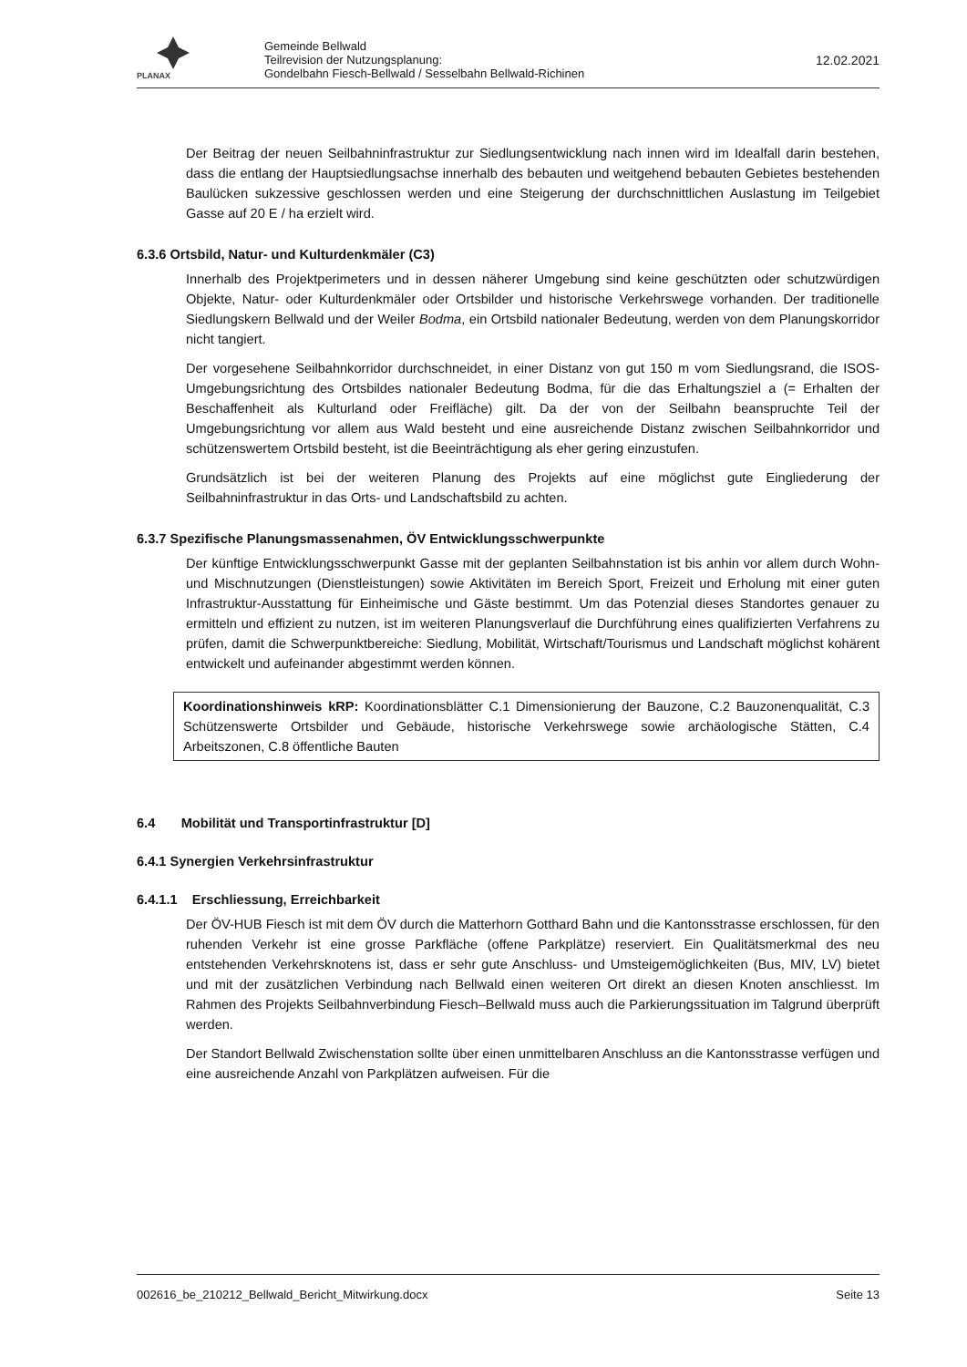PLANAX
Gemeinde Bellwald
Teilrevision der Nutzungsplanung:
Gondelbahn Fiesch-Bellwald / Sesselbahn Bellwald-Richinen
12.02.2021
Der Beitrag der neuen Seilbahninfrastruktur zur Siedlungsentwicklung nach innen wird im Idealfall darin bestehen, dass die entlang der Hauptsiedlungsachse innerhalb des bebauten und weitgehend bebauten Gebietes bestehenden Baulücken sukzessive geschlossen werden und eine Steigerung der durchschnittlichen Auslastung im Teilgebiet Gasse auf 20 E / ha erzielt wird.
6.3.6 Ortsbild, Natur- und Kulturdenkmäler (C3)
Innerhalb des Projektperimeters und in dessen näherer Umgebung sind keine geschützten oder schutzwürdigen Objekte, Natur- oder Kulturdenkmäler oder Ortsbilder und historische Verkehrswege vorhanden. Der traditionelle Siedlungskern Bellwald und der Weiler Bodma, ein Ortsbild nationaler Bedeutung, werden von dem Planungskorridor nicht tangiert.
Der vorgesehene Seilbahnkorridor durchschneidet, in einer Distanz von gut 150 m vom Siedlungsrand, die ISOS-Umgebungsrichtung des Ortsbildes nationaler Bedeutung Bodma, für die das Erhaltungsziel a (= Erhalten der Beschaffenheit als Kulturland oder Freifläche) gilt. Da der von der Seilbahn beanspruchte Teil der Umgebungsrichtung vor allem aus Wald besteht und eine ausreichende Distanz zwischen Seilbahnkorridor und schützenswertem Ortsbild besteht, ist die Beeinträchtigung als eher gering einzustufen.
Grundsätzlich ist bei der weiteren Planung des Projekts auf eine möglichst gute Eingliederung der Seilbahninfrastruktur in das Orts- und Landschaftsbild zu achten.
6.3.7 Spezifische Planungsmassenahmen, ÖV Entwicklungsschwerpunkte
Der künftige Entwicklungsschwerpunkt Gasse mit der geplanten Seilbahnstation ist bis anhin vor allem durch Wohn- und Mischnutzungen (Dienstleistungen) sowie Aktivitäten im Bereich Sport, Freizeit und Erholung mit einer guten Infrastruktur-Ausstattung für Einheimische und Gäste bestimmt. Um das Potenzial dieses Standortes genauer zu ermitteln und effizient zu nutzen, ist im weiteren Planungsverlauf die Durchführung eines qualifizierten Verfahrens zu prüfen, damit die Schwerpunktbereiche: Siedlung, Mobilität, Wirtschaft/Tourismus und Landschaft möglichst kohärent entwickelt und aufeinander abgestimmt werden können.
Koordinationshinweis kRP: Koordinationsblätter C.1 Dimensionierung der Bauzone, C.2 Bauzonenqualität, C.3 Schützenswerte Ortsbilder und Gebäude, historische Verkehrswege sowie archäologische Stätten, C.4 Arbeitszonen, C.8 öffentliche Bauten
6.4 Mobilität und Transportinfrastruktur [D]
6.4.1 Synergien Verkehrsinfrastruktur
6.4.1.1 Erschliessung, Erreichbarkeit
Der ÖV-HUB Fiesch ist mit dem ÖV durch die Matterhorn Gotthard Bahn und die Kantonsstrasse erschlossen, für den ruhenden Verkehr ist eine grosse Parkfläche (offene Parkplätze) reserviert. Ein Qualitätsmerkmal des neu entstehenden Verkehrsknotens ist, dass er sehr gute Anschluss- und Umsteigemöglichkeiten (Bus, MIV, LV) bietet und mit der zusätzlichen Verbindung nach Bellwald einen weiteren Ort direkt an diesen Knoten anschliesst. Im Rahmen des Projekts Seilbahnverbindung Fiesch–Bellwald muss auch die Parkierungssituation im Talgrund überprüft werden.
Der Standort Bellwald Zwischenstation sollte über einen unmittelbaren Anschluss an die Kantonsstrasse verfügen und eine ausreichende Anzahl von Parkplätzen aufweisen. Für die
002616_be_210212_Bellwald_Bericht_Mitwirkung.docx Seite 13